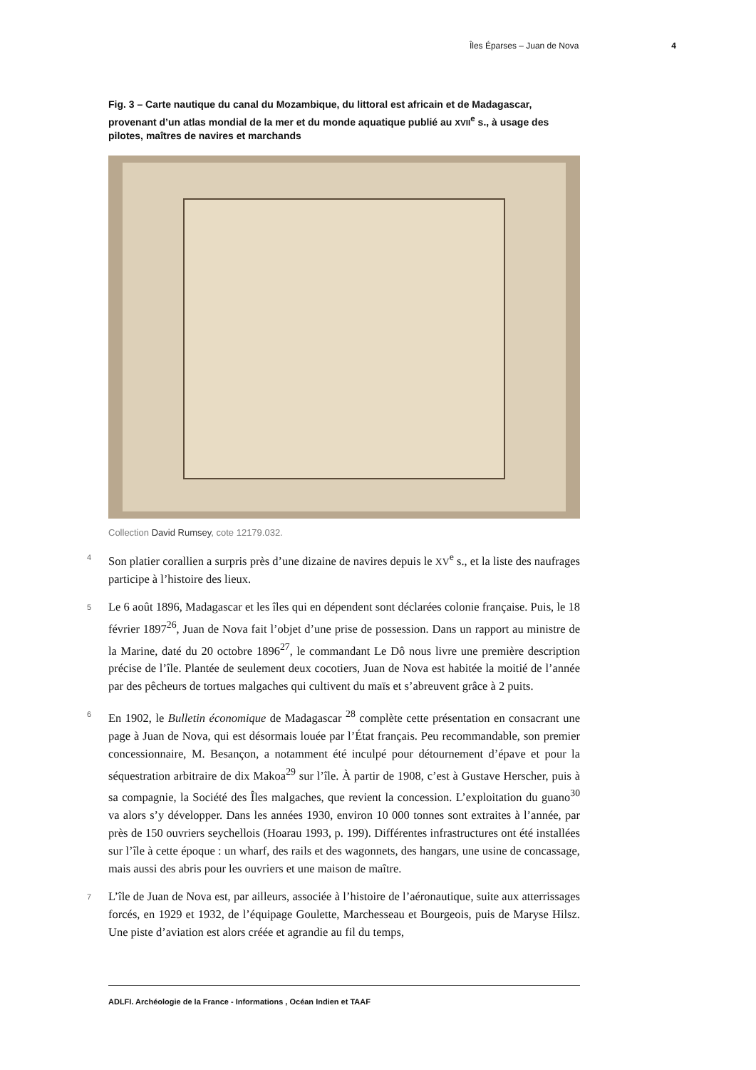Îles Éparses – Juan de Nova 4
Fig. 3 – Carte nautique du canal du Mozambique, du littoral est africain et de Madagascar, provenant d’un atlas mondial de la mer et du monde aquatique publié au XVII<sup>e</sup> s., à usage des pilotes, maîtres de navires et marchands
Collection David Rumsey, cote 12179.032.
4 Son platier corallien a surpris près d’une dizaine de navires depuis le XV<sup>e</sup> s., et la liste des naufrages participe à l’histoire des lieux.
5 Le 6 août 1896, Madagascar et les îles qui en dépendent sont déclarées colonie française. Puis, le 18 février 1897<sup>26</sup>, Juan de Nova fait l’objet d’une prise de possession. Dans un rapport au ministre de la Marine, daté du 20 octobre 1896<sup>27</sup>, le commandant Le Dô nous livre une première description précise de l’île. Plantée de seulement deux cocotiers, Juan de Nova est habitée la moitié de l’année par des pêcheurs de tortues malgaches qui cultivent du maïs et s’abreuvent grâce à 2 puits.
6 En 1902, le Bulletin économique de Madagascar <sup>28</sup> complète cette présentation en consacrant une page à Juan de Nova, qui est désormais louée par l’État français. Peu recommandable, son premier concessionnaire, M. Besançon, a notamment été inculpé pour détournement d’épave et pour la séquestration arbitraire de dix Makoa<sup>29</sup> sur l’île. À partir de 1908, c’est à Gustave Herscher, puis à sa compagnie, la Société des Îles malgaches, que revient la concession. L’exploitation du guano<sup>30</sup> va alors s’y développer. Dans les années 1930, environ 10 000 tonnes sont extraites à l’année, par près de 150 ouvriers seychellois (Hoarau 1993, p. 199). Différentes infrastructures ont été installées sur l’île à cette époque : un wharf, des rails et des wagonnets, des hangars, une usine de concassage, mais aussi des abris pour les ouvriers et une maison de maître.
7 L’île de Juan de Nova est, par ailleurs, associée à l’histoire de l’aéronautique, suite aux atterrissages forcés, en 1929 et 1932, de l’équipage Goulette, Marchesseau et Bourgeois, puis de Maryse Hilsz. Une piste d’aviation est alors créée et agrandie au fil du temps,
ADLFI. Archéologie de la France - Informations , Océan Indien et TAAF